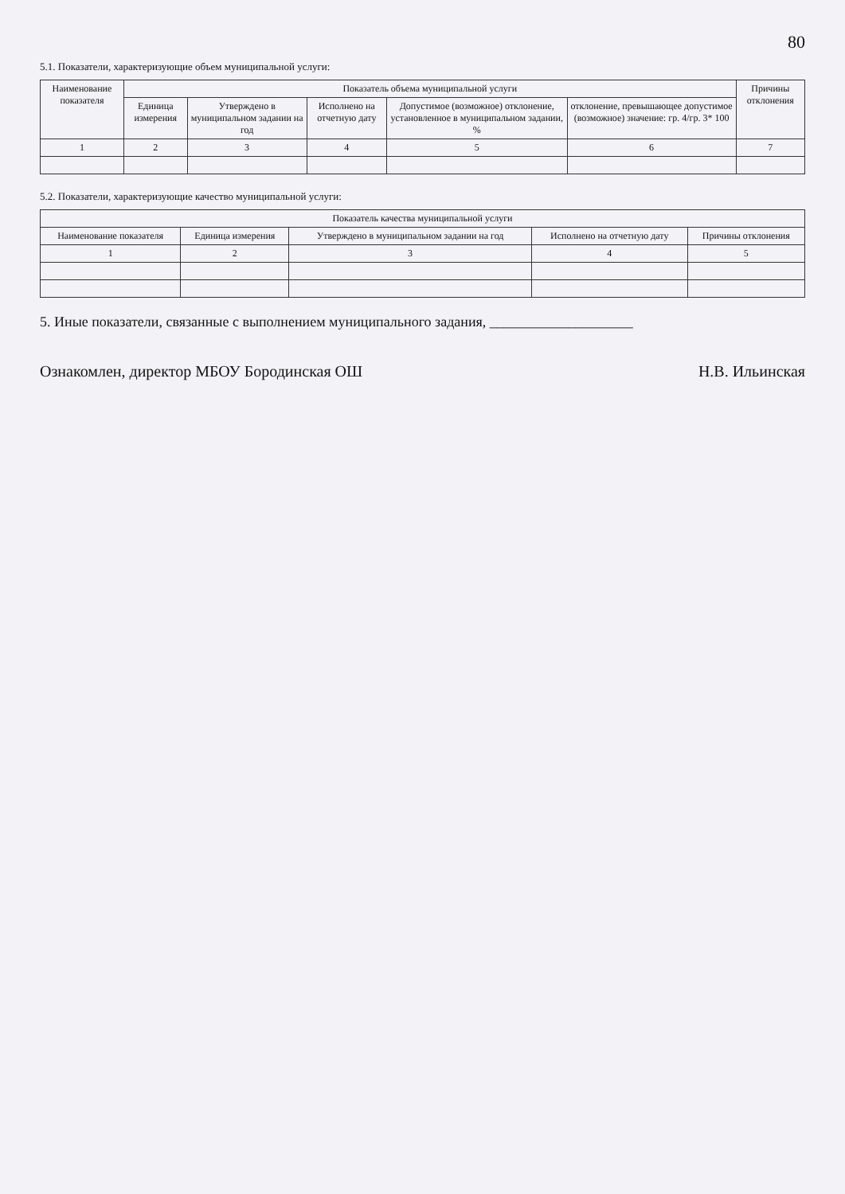80
5.1. Показатели, характеризующие объем муниципальной услуги:
| Наименование показателя | Показатель объема муниципальной услуги | | | | | Причины отклонения |
| --- | --- | --- | --- | --- | --- | --- |
| | Единица измерения | Утверждено в муниципальном задании на год | Исполнено на отчетную дату | Допустимое (возможное) отклонение, установленное в муниципальном задании, % | отклонение, превышающее допустимое (возможное) значение: гр. 4/гр. 3* 100 | |
| 1 | 2 | 3 | 4 | 5 | 6 | 7 |
5.2. Показатели, характеризующие качество муниципальной услуги:
| Показатель качества муниципальной услуги | | | | |
| --- | --- | --- | --- | --- |
| Наименование показателя | Единица измерения | Утверждено в муниципальном задании на год | Исполнено на отчетную дату | Причины отклонения |
| 1 | 2 | 3 | 4 | 5 |
5. Иные показатели, связанные с выполнением муниципального задания, ____________________
Ознакомлен, директор МБОУ Бородинская ОШ Н.В. Ильинская